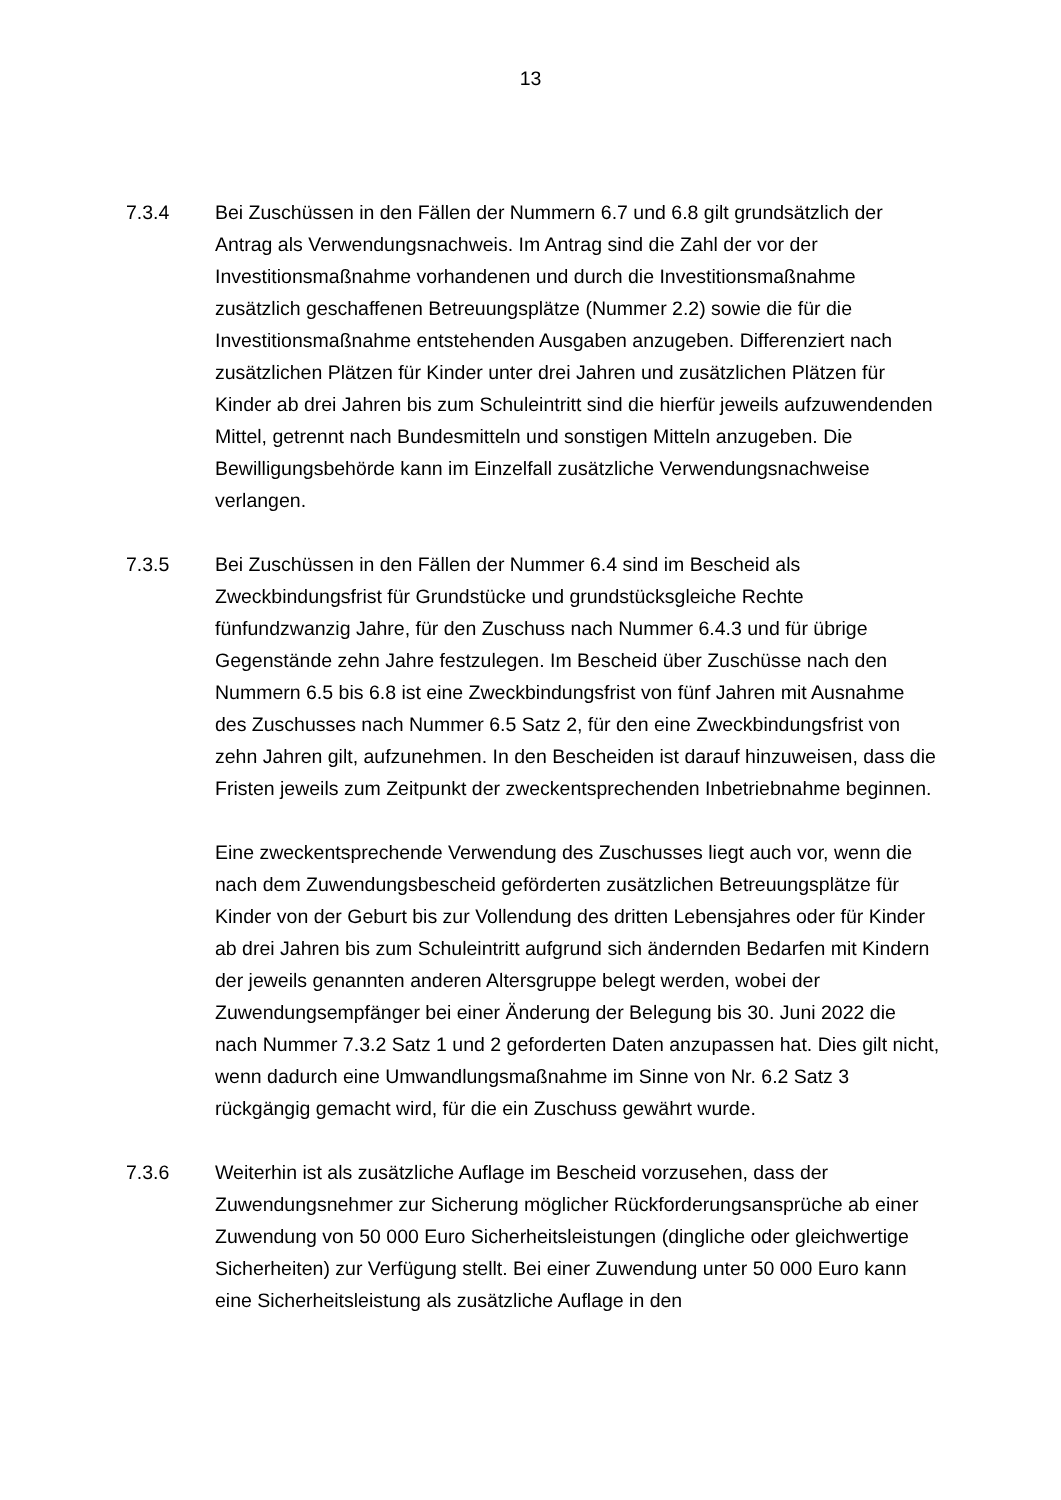13
7.3.4 Bei Zuschüssen in den Fällen der Nummern 6.7 und 6.8 gilt grundsätzlich der Antrag als Verwendungsnachweis. Im Antrag sind die Zahl der vor der Investitionsmaßnahme vorhandenen und durch die Investitionsmaßnahme zusätzlich geschaffenen Betreuungsplätze (Nummer 2.2) sowie die für die Investitionsmaßnahme entstehenden Ausgaben anzugeben. Differenziert nach zusätzlichen Plätzen für Kinder unter drei Jahren und zusätzlichen Plätzen für Kinder ab drei Jahren bis zum Schuleintritt sind die hierfür jeweils aufzuwendenden Mittel, getrennt nach Bundesmitteln und sonstigen Mitteln anzugeben. Die Bewilligungsbehörde kann im Einzelfall zusätzliche Verwendungsnachweise verlangen.
7.3.5 Bei Zuschüssen in den Fällen der Nummer 6.4 sind im Bescheid als Zweckbindungsfrist für Grundstücke und grundstücksgleiche Rechte fünfundzwanzig Jahre, für den Zuschuss nach Nummer 6.4.3 und für übrige Gegenstände zehn Jahre festzulegen. Im Bescheid über Zuschüsse nach den Nummern 6.5 bis 6.8 ist eine Zweckbindungsfrist von fünf Jahren mit Ausnahme des Zuschusses nach Nummer 6.5 Satz 2, für den eine Zweckbindungsfrist von zehn Jahren gilt, aufzunehmen. In den Bescheiden ist darauf hinzuweisen, dass die Fristen jeweils zum Zeitpunkt der zweckentsprechenden Inbetriebnahme beginnen.
Eine zweckentsprechende Verwendung des Zuschusses liegt auch vor, wenn die nach dem Zuwendungsbescheid geförderten zusätzlichen Betreuungsplätze für Kinder von der Geburt bis zur Vollendung des dritten Lebensjahres oder für Kinder ab drei Jahren bis zum Schuleintritt aufgrund sich ändernden Bedarfen mit Kindern der jeweils genannten anderen Altersgruppe belegt werden, wobei der Zuwendungsempfänger bei einer Änderung der Belegung bis 30. Juni 2022 die nach Nummer 7.3.2 Satz 1 und 2 geforderten Daten anzupassen hat. Dies gilt nicht, wenn dadurch eine Umwandlungsmaßnahme im Sinne von Nr. 6.2 Satz 3 rückgängig gemacht wird, für die ein Zuschuss gewährt wurde.
7.3.6 Weiterhin ist als zusätzliche Auflage im Bescheid vorzusehen, dass der Zuwendungsnehmer zur Sicherung möglicher Rückforderungsansprüche ab einer Zuwendung von 50 000 Euro Sicherheitsleistungen (dingliche oder gleichwertige Sicherheiten) zur Verfügung stellt. Bei einer Zuwendung unter 50 000 Euro kann eine Sicherheitsleistung als zusätzliche Auflage in den